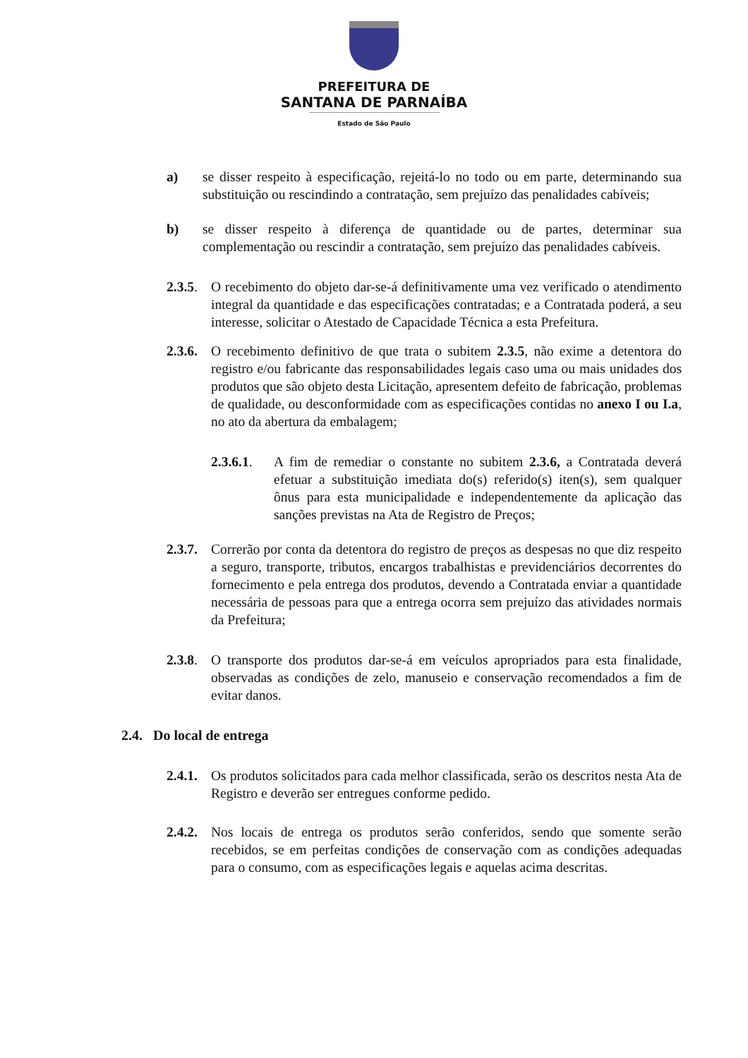PREFEITURA DE
SANTANA DE PARNAÍBA
Estado de São Paulo
a) se disser respeito à especificação, rejeitá-lo no todo ou em parte, determinando sua substituição ou rescindindo a contratação, sem prejuízo das penalidades cabíveis;
b) se disser respeito à diferença de quantidade ou de partes, determinar sua complementação ou rescindir a contratação, sem prejuízo das penalidades cabíveis.
2.3.5. O recebimento do objeto dar-se-á definitivamente uma vez verificado o atendimento integral da quantidade e das especificações contratadas; e a Contratada poderá, a seu interesse, solicitar o Atestado de Capacidade Técnica a esta Prefeitura.
2.3.6. O recebimento definitivo de que trata o subitem 2.3.5, não exime a detentora do registro e/ou fabricante das responsabilidades legais caso uma ou mais unidades dos produtos que são objeto desta Licitação, apresentem defeito de fabricação, problemas de qualidade, ou desconformidade com as especificações contidas no anexo I ou I.a, no ato da abertura da embalagem;
2.3.6.1. A fim de remediar o constante no subitem 2.3.6, a Contratada deverá efetuar a substituição imediata do(s) referido(s) iten(s), sem qualquer ônus para esta municipalidade e independentemente da aplicação das sanções previstas na Ata de Registro de Preços;
2.3.7. Correrão por conta da detentora do registro de preços as despesas no que diz respeito a seguro, transporte, tributos, encargos trabalhistas e previdenciários decorrentes do fornecimento e pela entrega dos produtos, devendo a Contratada enviar a quantidade necessária de pessoas para que a entrega ocorra sem prejuízo das atividades normais da Prefeitura;
2.3.8. O transporte dos produtos dar-se-á em veículos apropriados para esta finalidade, observadas as condições de zelo, manuseio e conservação recomendados a fim de evitar danos.
2.4. Do local de entrega
2.4.1. Os produtos solicitados para cada melhor classificada, serão os descritos nesta Ata de Registro e deverão ser entregues conforme pedido.
2.4.2. Nos locais de entrega os produtos serão conferidos, sendo que somente serão recebidos, se em perfeitas condições de conservação com as condições adequadas para o consumo, com as especificações legais e aquelas acima descritas.